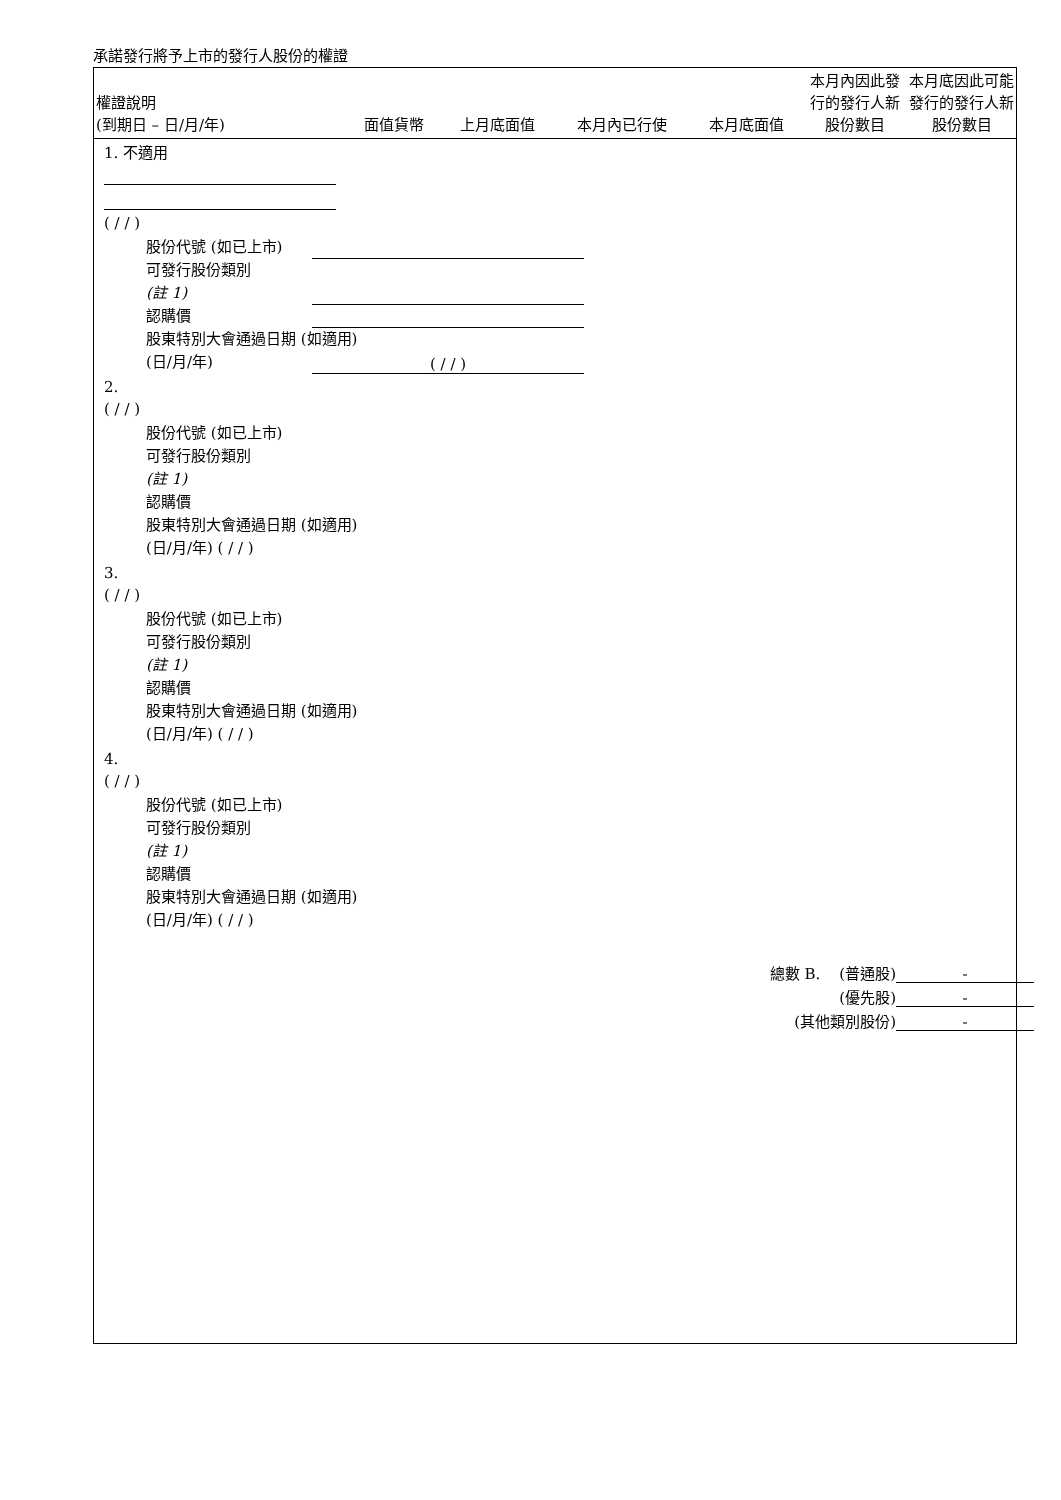承諾發行將予上市的發行人股份的權證
| 權證說明 (到期日 – 日/月/年) | 面值貨幣 | 上月底面值 | 本月內已行使 | 本月底面值 | 本月內因此發行的發行人新股份數目 | 本月底因此可能發行的發行人新股份數目 |
| --- | --- | --- | --- | --- | --- | --- |
1. 不適用
( / / )
股份代號 (如已上市)
可發行股份類別
(註 1)
認購價
股東特別大會通過日期 (如適用)
(日/月/年) ( / / )
2.
( / / )
股份代號 (如已上市)
可發行股份類別
(註 1)
認購價
股東特別大會通過日期 (如適用)
(日/月/年) ( / / )
3.
( / / )
股份代號 (如已上市)
可發行股份類別
(註 1)
認購價
股東特別大會通過日期 (如適用)
(日/月/年) ( / / )
4.
( / / )
股份代號 (如已上市)
可發行股份類別
(註 1)
認購價
股東特別大會通過日期 (如適用)
(日/月/年) ( / / )
總數 B. (普通股) -
(優先股) -
(其他類別股份) -